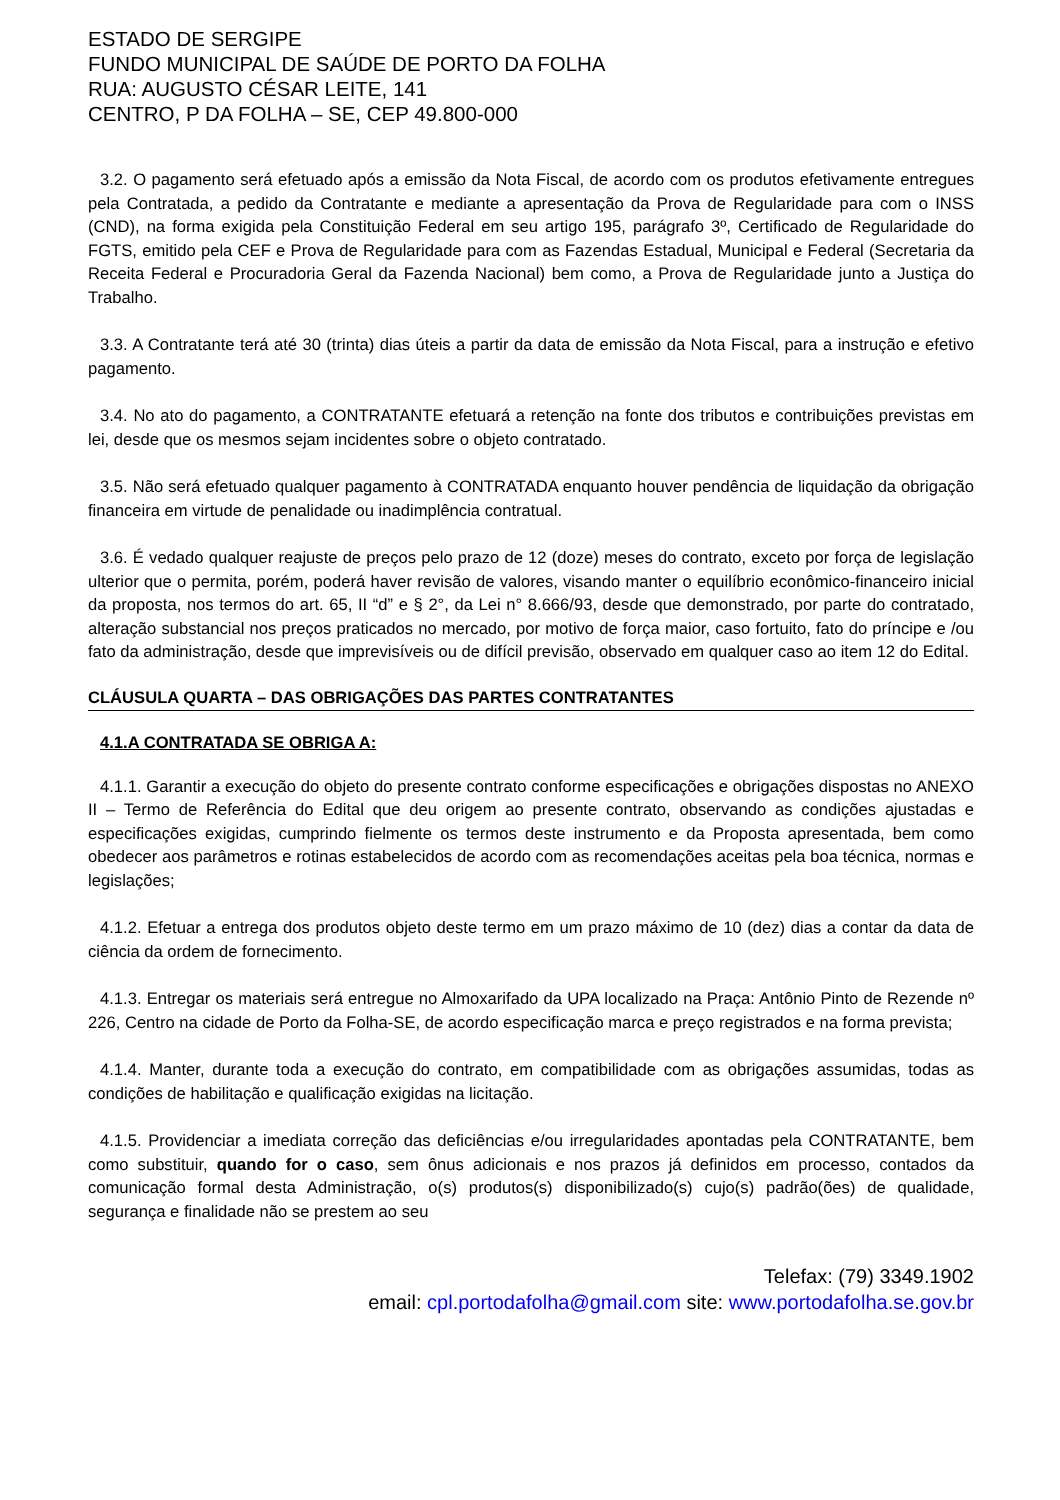ESTADO DE SERGIPE
FUNDO MUNICIPAL DE SAÚDE DE PORTO DA FOLHA
RUA: AUGUSTO CÉSAR LEITE, 141
CENTRO, P DA FOLHA – SE, CEP 49.800-000
3.2. O pagamento será efetuado após a emissão da Nota Fiscal, de acordo com os produtos efetivamente entregues pela Contratada, a pedido da Contratante e mediante a apresentação da Prova de Regularidade para com o INSS (CND), na forma exigida pela Constituição Federal em seu artigo 195, parágrafo 3º, Certificado de Regularidade do FGTS, emitido pela CEF e Prova de Regularidade para com as Fazendas Estadual, Municipal e Federal (Secretaria da Receita Federal e Procuradoria Geral da Fazenda Nacional) bem como, a Prova de Regularidade junto a Justiça do Trabalho.
3.3. A Contratante terá até 30 (trinta) dias úteis a partir da data de emissão da Nota Fiscal, para a instrução e efetivo pagamento.
3.4. No ato do pagamento, a CONTRATANTE efetuará a retenção na fonte dos tributos e contribuições previstas em lei, desde que os mesmos sejam incidentes sobre o objeto contratado.
3.5. Não será efetuado qualquer pagamento à CONTRATADA enquanto houver pendência de liquidação da obrigação financeira em virtude de penalidade ou inadimplência contratual.
3.6. É vedado qualquer reajuste de preços pelo prazo de 12 (doze) meses do contrato, exceto por força de legislação ulterior que o permita, porém, poderá haver revisão de valores, visando manter o equilíbrio econômico-financeiro inicial da proposta, nos termos do art. 65, II “d” e § 2°, da Lei n° 8.666/93, desde que demonstrado, por parte do contratado, alteração substancial nos preços praticados no mercado, por motivo de força maior, caso fortuito, fato do príncipe e /ou fato da administração, desde que imprevisíveis ou de difícil previsão, observado em qualquer caso ao item 12 do Edital.
CLÁUSULA QUARTA – DAS OBRIGAÇÕES DAS PARTES CONTRATANTES
4.1.A CONTRATADA SE OBRIGA A:
4.1.1. Garantir a execução do objeto do presente contrato conforme especificações e obrigações dispostas no ANEXO II – Termo de Referência do Edital que deu origem ao presente contrato, observando as condições ajustadas e especificações exigidas, cumprindo fielmente os termos deste instrumento e da Proposta apresentada, bem como obedecer aos parâmetros e rotinas estabelecidos de acordo com as recomendações aceitas pela boa técnica, normas e legislações;
4.1.2. Efetuar a entrega dos produtos objeto deste termo em um prazo máximo de 10 (dez) dias a contar da data de ciência da ordem de fornecimento.
4.1.3. Entregar os materiais será entregue no Almoxarifado da UPA localizado na Praça: Antônio Pinto de Rezende nº 226, Centro na cidade de Porto da Folha-SE, de acordo especificação marca e preço registrados e na forma prevista;
4.1.4. Manter, durante toda a execução do contrato, em compatibilidade com as obrigações assumidas, todas as condições de habilitação e qualificação exigidas na licitação.
4.1.5. Providenciar a imediata correção das deficiências e/ou irregularidades apontadas pela CONTRATANTE, bem como substituir, quando for o caso, sem ônus adicionais e nos prazos já definidos em processo, contados da comunicação formal desta Administração, o(s) produtos(s) disponibilizado(s) cujo(s) padrão(ões) de qualidade, segurança e finalidade não se prestem ao seu
Telefax: (79) 3349.1902
email: cpl.portodafolha@gmail.com site: www.portodafolha.se.gov.br